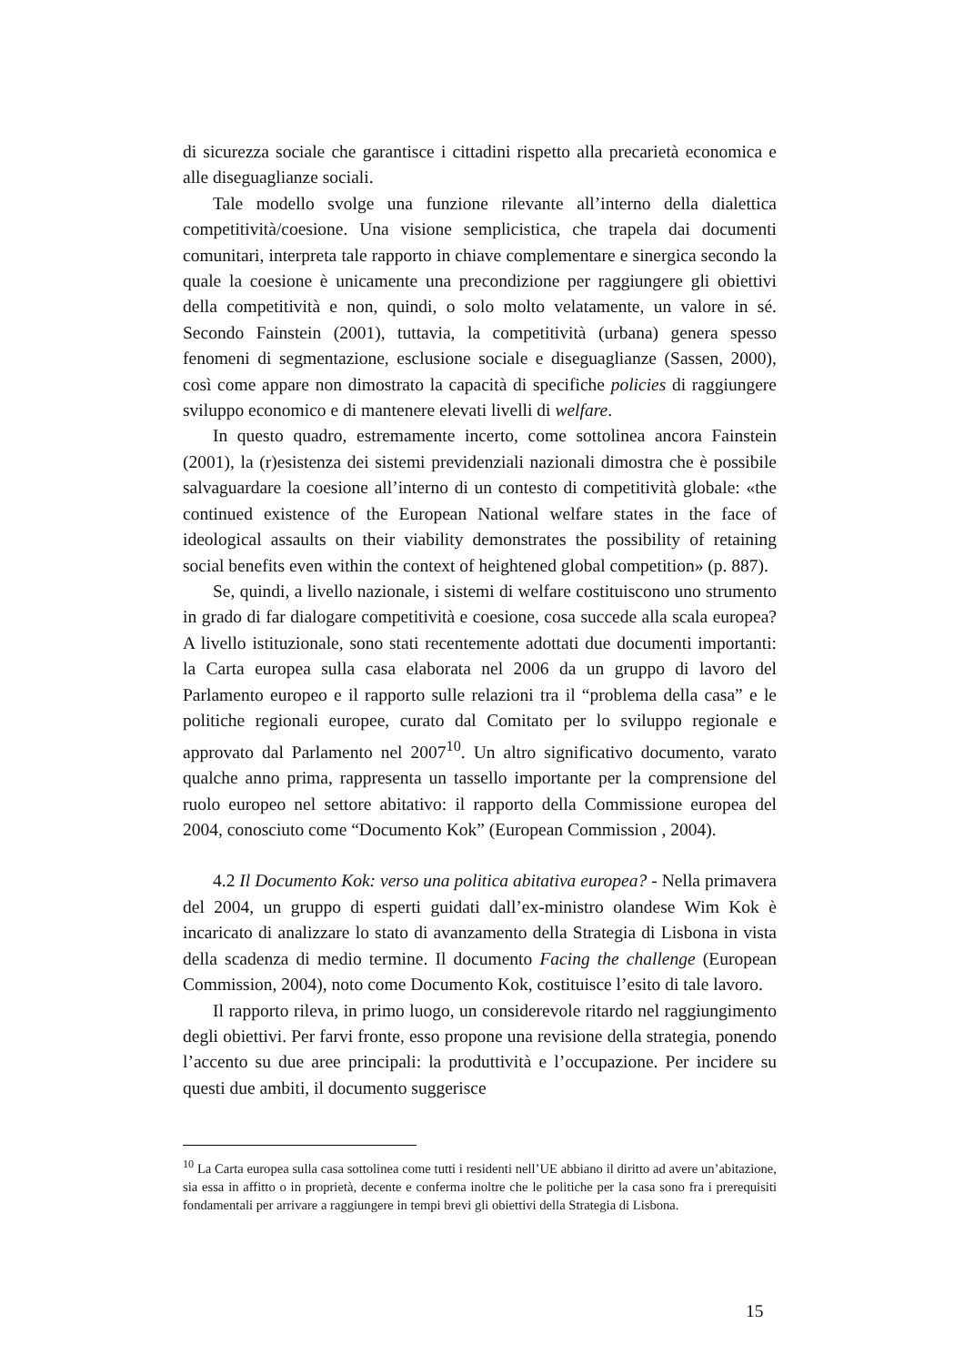di sicurezza sociale che garantisce i cittadini rispetto alla precarietà economica e alle diseguaglianze sociali.
Tale modello svolge una funzione rilevante all’interno della dialettica competitività/coesione. Una visione semplicistica, che trapela dai documenti comunitari, interpreta tale rapporto in chiave complementare e sinergica secondo la quale la coesione è unicamente una precondizione per raggiungere gli obiettivi della competitività e non, quindi, o solo molto velatamente, un valore in sé. Secondo Fainstein (2001), tuttavia, la competitività (urbana) genera spesso fenomeni di segmentazione, esclusione sociale e diseguaglianze (Sassen, 2000), così come appare non dimostrato la capacità di specifiche policies di raggiungere sviluppo economico e di mantenere elevati livelli di welfare.
In questo quadro, estremamente incerto, come sottolinea ancora Fainstein (2001), la (r)esistenza dei sistemi previdenziali nazionali dimostra che è possibile salvaguardare la coesione all’interno di un contesto di competitività globale: «the continued existence of the European National welfare states in the face of ideological assaults on their viability demonstrates the possibility of retaining social benefits even within the context of heightened global competition» (p. 887).
Se, quindi, a livello nazionale, i sistemi di welfare costituiscono uno strumento in grado di far dialogare competitività e coesione, cosa succede alla scala europea? A livello istituzionale, sono stati recentemente adottati due documenti importanti: la Carta europea sulla casa elaborata nel 2006 da un gruppo di lavoro del Parlamento europeo e il rapporto sulle relazioni tra il “problema della casa” e le politiche regionali europee, curato dal Comitato per lo sviluppo regionale e approvato dal Parlamento nel 2007<sup>10</sup>. Un altro significativo documento, varato qualche anno prima, rappresenta un tassello importante per la comprensione del ruolo europeo nel settore abitativo: il rapporto della Commissione europea del 2004, conosciuto come “Documento Kok” (European Commission , 2004).
4.2 Il Documento Kok: verso una politica abitativa europea? - Nella primavera del 2004, un gruppo di esperti guidati dall’ex-ministro olandese Wim Kok è incaricato di analizzare lo stato di avanzamento della Strategia di Lisbona in vista della scadenza di medio termine. Il documento Facing the challenge (European Commission, 2004), noto come Documento Kok, costituisce l’esito di tale lavoro.
Il rapporto rileva, in primo luogo, un considerevole ritardo nel raggiungimento degli obiettivi. Per farvi fronte, esso propone una revisione della strategia, ponendo l’accento su due aree principali: la produttività e l’occupazione. Per incidere su questi due ambiti, il documento suggerisce
<sup>10</sup> La Carta europea sulla casa sottolinea come tutti i residenti nell’UE abbiano il diritto ad avere un’abitazione, sia essa in affitto o in proprietà, decente e conferma inoltre che le politiche per la casa sono fra i prerequisiti fondamentali per arrivare a raggiungere in tempi brevi gli obiettivi della Strategia di Lisbona.
15